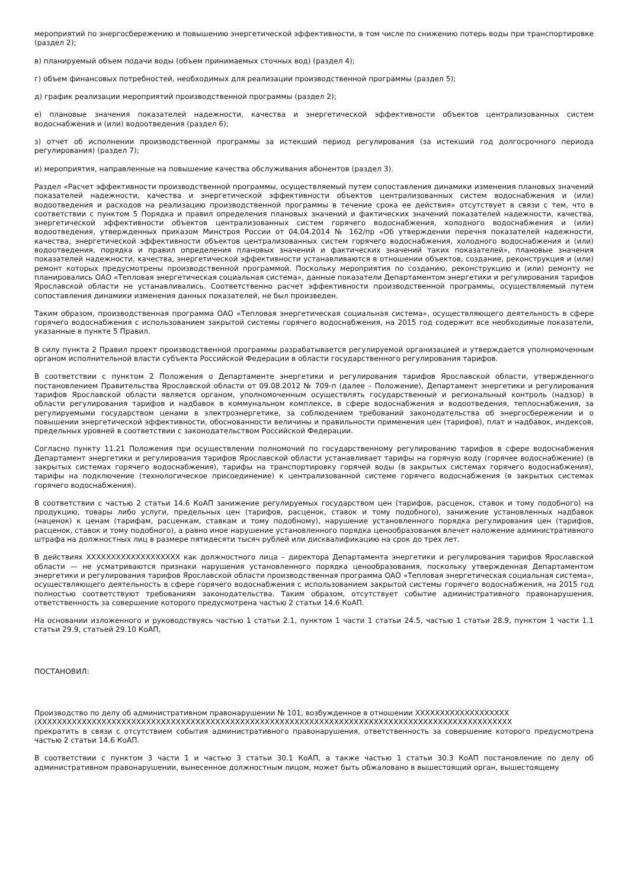мероприятий по энергосбережению и повышению энергетической эффективности, в том числе по снижению потерь воды при транспортировке (раздел 2);
в) планируемый объем подачи воды (объем принимаемых сточных вод) (раздел 4);
г) объем финансовых потребностей, необходимых для реализации производственной программы (раздел 5);
д) график реализации мероприятий производственной программы (раздел 2);
е) плановые значения показателей надежности, качества и энергетической эффективности объектов централизованных систем водоснабжения и (или) водоотведения (раздел 6);
з) отчет об исполнении производственной программы за истекший период регулирования (за истекший год долгосрочного периода регулирования) (раздел 7);
и) мероприятия, направленные на повышение качества обслуживания абонентов (раздел 3).
Раздел «Расчет эффективности производственной программы, осуществляемый путем сопоставления динамики изменения плановых значений показателей надежности, качества и энергетической эффективности объектов централизованных систем водоснабжения и (или) водоотведения и расходов на реализацию производственной программы в течение срока ее действия» отсутствует в связи с тем, что в соответствии с пунктом 5 Порядка и правил определения плановых значений и фактических значений показателей надежности, качества, энергетической эффективности объектов централизованных систем горячего водоснабжения, холодного водоснабжения и (или) водоотведения, утвержденных приказом Минстроя России от 04.04.2014 № 162/пр «Об утверждении перечня показателей надежности, качества, энергетической эффективности объектов централизованных систем горячего водоснабжения, холодного водоснабжения и (или) водоотведения, порядка и правил определения плановых значений и фактических значений таких показателей», плановые значения показателей надежности, качества, энергетической эффективности устанавливаются в отношении объектов, создание, реконструкция и (или) ремонт которых предусмотрены производственной программой. Поскольку мероприятия по созданию, реконструкцию и (или) ремонту не планировались ОАО «Тепловая энергетическая социальная система», данные показатели Департаментом энергетики и регулирования тарифов Ярославской области не устанавливались. Соответственно расчет эффективности производственной программы, осуществляемый путем сопоставления динамики изменения данных показателей, не был произведен.
Таким образом, производственная программа ОАО «Тепловая энергетическая социальная система», осуществляющего деятельность в сфере горячего водоснабжения с использованием закрытой системы горячего водоснабжения, на 2015 год содержит все необходимые показатели, указанные в пункте 5 Правил.
В силу пункта 2 Правил проект производственной программы разрабатывается регулируемой организацией и утверждается уполномоченным органом исполнительной власти субъекта Российской Федерации в области государственного регулирования тарифов.
В соответствии с пунктом 2 Положения о Департаменте энергетики и регулирования тарифов Ярославской области, утвержденного постановлением Правительства Ярославской области от 09.08.2012 № 709-п (далее – Положение), Департамент энергетики и регулирования тарифов Ярославской области является органом, уполномоченным осуществлять государственный и региональный контроль (надзор) в области регулирования тарифов и надбавок в коммунальном комплексе, в сфере водоснабжения и водоотведения, теплоснабжения, за регулируемыми государством ценами в электроэнергетике, за соблюдением требований законодательства об энергосбережении и о повышении энергетической эффективности, обоснованности величины и правильности применения цен (тарифов), плат и надбавок, индексов, предельных уровней в соответствии с законодательством Российской Федерации.
Согласно пункту 11.21 Положения при осуществлении полномочий по государственному регулированию тарифов в сфере водоснабжения Департамент энергетики и регулирования тарифов Ярославской области устанавливает тарифы на горячую воду (горячее водоснабжение) (в закрытых системах горячего водоснабжения), тарифы на транспортировку горячей воды (в закрытых системах горячего водоснабжения), тарифы на подключение (технологическое присоединение) к централизованной системе горячего водоснабжения (в закрытых системах горячего водоснабжения).
В соответствии с частью 2 статьи 14.6 КоАП занижение регулируемых государством цен (тарифов, расценок, ставок и тому подобного) на продукцию, товары либо услуги, предельных цен (тарифов, расценок, ставок и тому подобного), занижение установленных надбавок (наценок) к ценам (тарифам, расценкам, ставкам и тому подобному), нарушение установленного порядка регулирования цен (тарифов, расценок, ставок и тому подобного), а равно иное нарушение установленного порядка ценообразования влечет наложение административного штрафа на должностных лиц в размере пятидесяти тысяч рублей или дисквалификацию на срок до трех лет.
В действиях XXXXXXXXXXXXXXXXXXX как должностного лица – директора Департамента энергетики и регулирования тарифов Ярославской области — не усматриваются признаки нарушения установленного порядка ценообразования, поскольку утвержденная Департаментом энергетики и регулирования тарифов Ярославской области производственная программа ОАО «Тепловая энергетическая социальная система», осуществляющего деятельность в сфере горячего водоснабжения с использованием закрытой системы горячего водоснабжения, на 2015 год полностью соответствуют требованиям законодательства. Таким образом, отсутствует событие административного правонарушения, ответственность за совершение которого предусмотрена частью 2 статьи 14.6 КоАП.
На основании изложенного и руководствуясь частью 1 статьи 2.1, пунктом 1 части 1 статьи 24.5, частью 1 статьи 28.9, пунктом 1 части 1.1 статьи 29.9, статьей 29.10 КоАП,
ПОСТАНОВИЛ:
Производство по делу об административном правонарушении № 101, возбужденное в отношении XXXXXXXXXXXXXXXXXXX
(XXXXXXXXXXXXXXXXXXXXXXXXXXXXXXXXXXXXXXXXXXXXXXXXXXXXXXXXXXXXXXXXXXXXXXXXXXXXXXXXXXXXXXXXXXXXXXXX
прекратить в связи с отсутствием события административного правонарушения, ответственность за совершение которого предусмотрена частью 2 статьи 14.6 КоАП.
В соответствии с пунктом 3 части 1 и частью 3 статьи 30.1 КоАП, а также частью 1 статьи 30.3 КоАП постановление по делу об административном правонарушении, вынесенное должностным лицом, может быть обжаловано в вышестоящий орган, вышестоящему